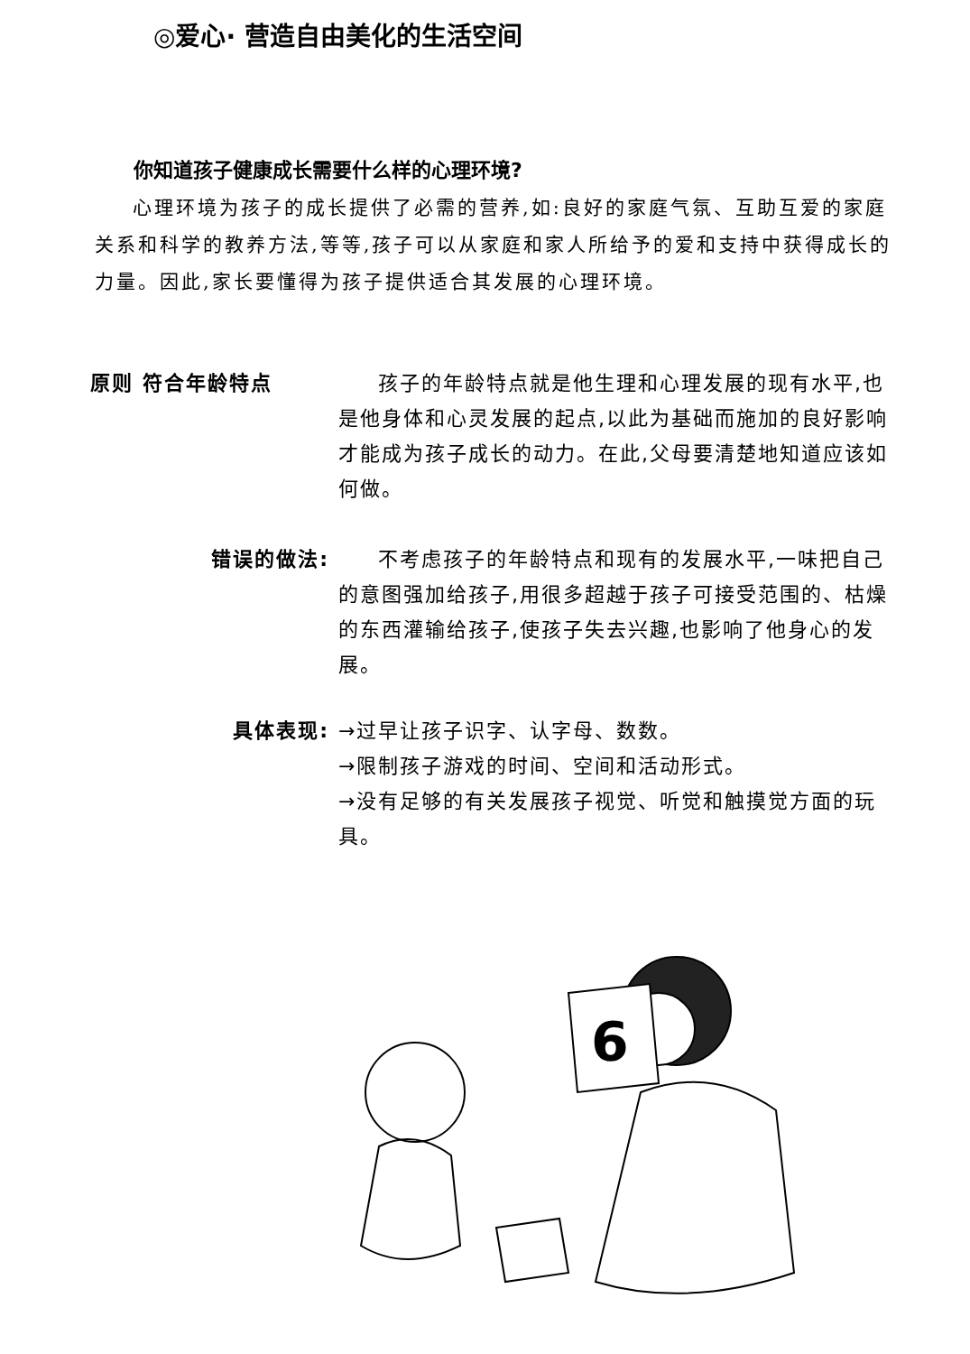◎爱心· 营造自由美化的生活空间
你知道孩子健康成长需要什么样的心理环境?
心理环境为孩子的成长提供了必需的营养,如:良好的家庭气氛、互助互爱的家庭关系和科学的教养方法,等等,孩子可以从家庭和家人所给予的爱和支持中获得成长的力量。因此,家长要懂得为孩子提供适合其发展的心理环境。
原则 符合年龄特点 孩子的年龄特点就是他生理和心理发展的现有水平,也是他身体和心灵发展的起点,以此为基础而施加的良好影响才能成为孩子成长的动力。在此,父母要清楚地知道应该如何做。
错误的做法: 不考虑孩子的年龄特点和现有的发展水平,一味把自己的意图强加给孩子,用很多超越于孩子可接受范围的、枯燥的东西灌输给孩子,使孩子失去兴趣,也影响了他身心的发展。
具体表现: →过早让孩子识字、认字母、数数。
→限制孩子游戏的时间、空间和活动形式。
→没有足够的有关发展孩子视觉、听觉和触摸觉方面的玩具。
6